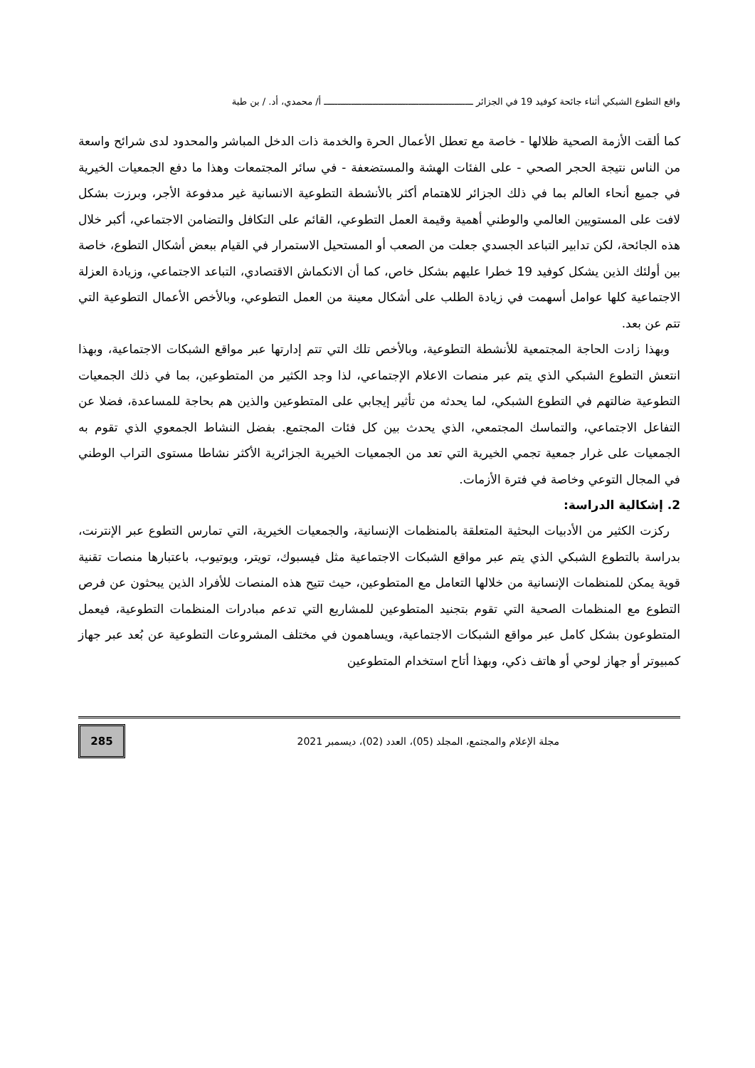واقع التطوع الشبكي أثناء جائحة كوفيد 19 في الجزائر ـــــــــــــــــــــــــــــــــــــــــــــــــــــــ أ/ محمدي، أد. / بن طبة
كما ألقت الأزمة الصحية ظلالها - خاصة مع تعطل الأعمال الحرة والخدمة ذات الدخل المباشر والمحدود لدى شرائح واسعة من الناس نتيجة الحجر الصحي - على الفئات الهشة والمستضعفة - في سائر المجتمعات وهذا ما دفع الجمعيات الخيرية في جميع أنحاء العالم بما في ذلك الجزائر للاهتمام أكثر بالأنشطة التطوعية الانسانية غير مدفوعة الأجر، وبرزت بشكل لافت على المستويين العالمي والوطني أهمية وقيمة العمل التطوعي، القائم على التكافل والتضامن الاجتماعي، أكبر خلال هذه الجائحة، لكن تدابير التباعد الجسدي جعلت من الصعب أو المستحيل الاستمرار في القيام ببعض أشكال التطوع، خاصة بين أولئك الذين يشكل كوفيد 19 خطرا عليهم بشكل خاص، كما أن الانكماش الاقتصادي، التباعد الاجتماعي، وزيادة العزلة الاجتماعية كلها عوامل أسهمت في زيادة الطلب على أشكال معينة من العمل التطوعي، وبالأخص الأعمال التطوعية التي تتم عن بعد.
وبهذا زادت الحاجة المجتمعية للأنشطة التطوعية، وبالأخص تلك التي تتم إدارتها عبر مواقع الشبكات الاجتماعية، وبهذا انتعش التطوع الشبكي الذي يتم عبر منصات الاعلام الإجتماعي، لذا وجد الكثير من المتطوعين، بما في ذلك الجمعيات التطوعية ضالتهم في التطوع الشبكي، لما يحدثه من تأثير إيجابي على المتطوعين والذين هم بحاجة للمساعدة، فضلا عن التفاعل الاجتماعي، والتماسك المجتمعي، الذي يحدث بين كل فئات المجتمع. بفضل النشاط الجمعوي الذي تقوم به الجمعيات على غرار جمعية تجمي الخيرية التي تعد من الجمعيات الخيرية الجزائرية الأكثر نشاطا مستوى التراب الوطني في المجال التوعي وخاصة في فترة الأزمات.
2. إشكالية الدراسة:
ركزت الكثير من الأدبيات البحثية المتعلقة بالمنظمات الإنسانية، والجمعيات الخيرية، التي تمارس التطوع عبر الإنترنت، بدراسة بالتطوع الشبكي الذي يتم عبر مواقع الشبكات الاجتماعية مثل فيسبوك، تويتر، ويوتيوب، باعتبارها منصات تقنية قوية يمكن للمنظمات الإنسانية من خلالها التعامل مع المتطوعين، حيث تتيح هذه المنصات للأفراد الذين يبحثون عن فرص التطوع مع المنظمات الصحية التي تقوم بتجنيد المتطوعين للمشاريع التي تدعم مبادرات المنظمات التطوعية، فيعمل المتطوعون بشكل كامل عبر مواقع الشبكات الاجتماعية، ويساهمون في مختلف المشروعات التطوعية عن بُعد عبر جهاز كمبيوتر أو جهاز لوحي أو هاتف ذكي، وبهذا أتاح استخدام المتطوعين
مجلة الإعلام والمجتمع، المجلد (05)، العدد (02)، ديسمبر 2021
285